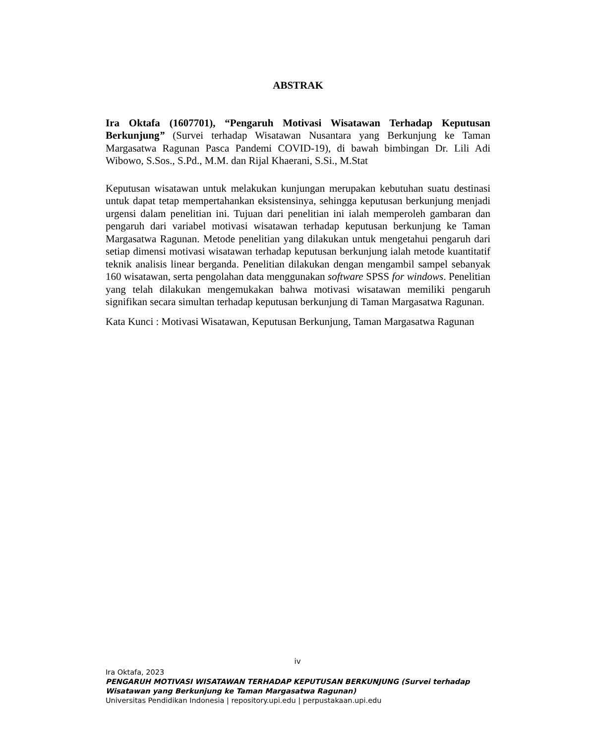ABSTRAK
Ira Oktafa (1607701), “Pengaruh Motivasi Wisatawan Terhadap Keputusan Berkunjung” (Survei terhadap Wisatawan Nusantara yang Berkunjung ke Taman Margasatwa Ragunan Pasca Pandemi COVID-19), di bawah bimbingan Dr. Lili Adi Wibowo, S.Sos., S.Pd., M.M. dan Rijal Khaerani, S.Si., M.Stat
Keputusan wisatawan untuk melakukan kunjungan merupakan kebutuhan suatu destinasi untuk dapat tetap mempertahankan eksistensinya, sehingga keputusan berkunjung menjadi urgensi dalam penelitian ini. Tujuan dari penelitian ini ialah memperoleh gambaran dan pengaruh dari variabel motivasi wisatawan terhadap keputusan berkunjung ke Taman Margasatwa Ragunan. Metode penelitian yang dilakukan untuk mengetahui pengaruh dari setiap dimensi motivasi wisatawan terhadap keputusan berkunjung ialah metode kuantitatif teknik analisis linear berganda. Penelitian dilakukan dengan mengambil sampel sebanyak 160 wisatawan, serta pengolahan data menggunakan software SPSS for windows. Penelitian yang telah dilakukan mengemukakan bahwa motivasi wisatawan memiliki pengaruh signifikan secara simultan terhadap keputusan berkunjung di Taman Margasatwa Ragunan.
Kata Kunci : Motivasi Wisatawan, Keputusan Berkunjung, Taman Margasatwa Ragunan
iv
Ira Oktafa, 2023
PENGARUH MOTIVASI WISATAWAN TERHADAP KEPUTUSAN BERKUNJUNG (Survei terhadap
Wisatawan yang Berkunjung ke Taman Margasatwa Ragunan)
Universitas Pendidikan Indonesia | repository.upi.edu | perpustakaan.upi.edu